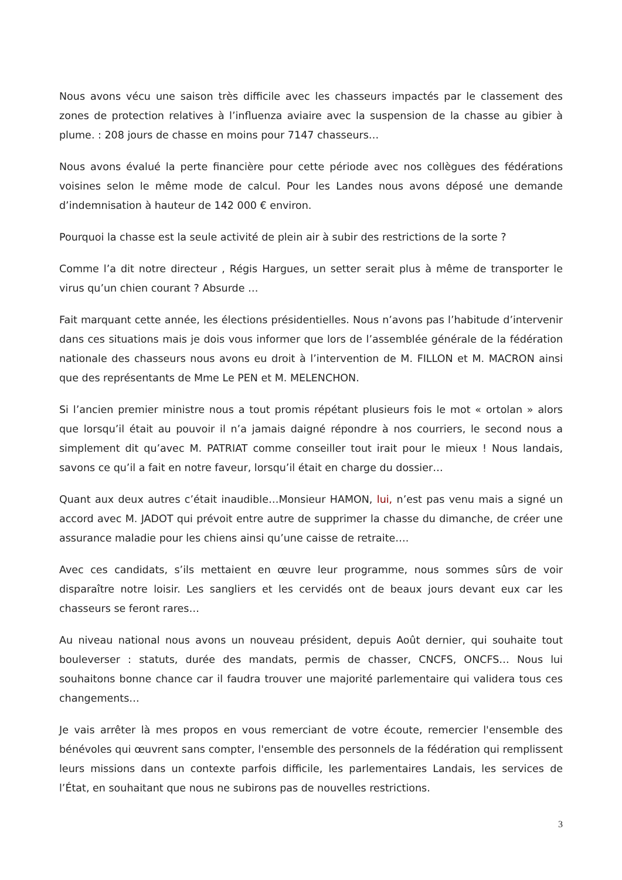Nous avons vécu une saison très difficile avec les chasseurs impactés par le classement des zones de protection relatives à l’influenza aviaire avec la suspension de la chasse au gibier à plume. : 208 jours de chasse en moins pour 7147 chasseurs…
Nous avons évalué la perte financière pour cette période avec nos collègues des fédérations voisines selon le même mode de calcul. Pour les Landes nous avons déposé une demande d’indemnisation à hauteur de 142 000 € environ.
Pourquoi la chasse est la seule activité de plein air à subir des restrictions de la sorte ?
Comme l’a dit notre directeur , Régis Hargues, un setter serait plus à même de transporter le virus qu’un chien courant ? Absurde …
Fait marquant cette année, les élections présidentielles. Nous n’avons pas l’habitude d’intervenir dans ces situations mais je dois vous informer que lors de l’assemblée générale de la fédération nationale des chasseurs nous avons eu droit à l’intervention de M. FILLON et M. MACRON ainsi que des représentants de Mme Le PEN et M. MELENCHON.
Si l’ancien premier ministre nous a tout promis répétant plusieurs fois le mot « ortolan » alors que lorsqu’il était au pouvoir il n’a jamais daigné répondre à nos courriers, le second nous a simplement dit qu’avec M. PATRIAT comme conseiller tout irait pour le mieux ! Nous landais, savons ce qu’il a fait en notre faveur, lorsqu’il était en charge du dossier…
Quant aux deux autres c’était inaudible…Monsieur HAMON, lui, n’est pas venu mais a signé un accord avec M. JADOT qui prévoit entre autre de supprimer la chasse du dimanche, de créer une assurance maladie pour les chiens ainsi qu’une caisse de retraite….
Avec ces candidats, s’ils mettaient en œuvre leur programme, nous sommes sûrs de voir disparaître notre loisir. Les sangliers et les cervidés ont de beaux jours devant eux car les chasseurs se feront rares…
Au niveau national nous avons un nouveau président, depuis Août dernier, qui souhaite tout bouleverser : statuts, durée des mandats, permis de chasser, CNCFS, ONCFS… Nous lui souhaitons bonne chance car il faudra trouver une majorité parlementaire qui validera tous ces changements…
Je vais arrêter là mes propos en vous remerciant de votre écoute, remercier l'ensemble des bénévoles qui œuvrent sans compter, l'ensemble des personnels de la fédération qui remplissent leurs missions dans un contexte parfois difficile, les parlementaires Landais, les services de l’État, en souhaitant que nous ne subirons pas de nouvelles restrictions.
3